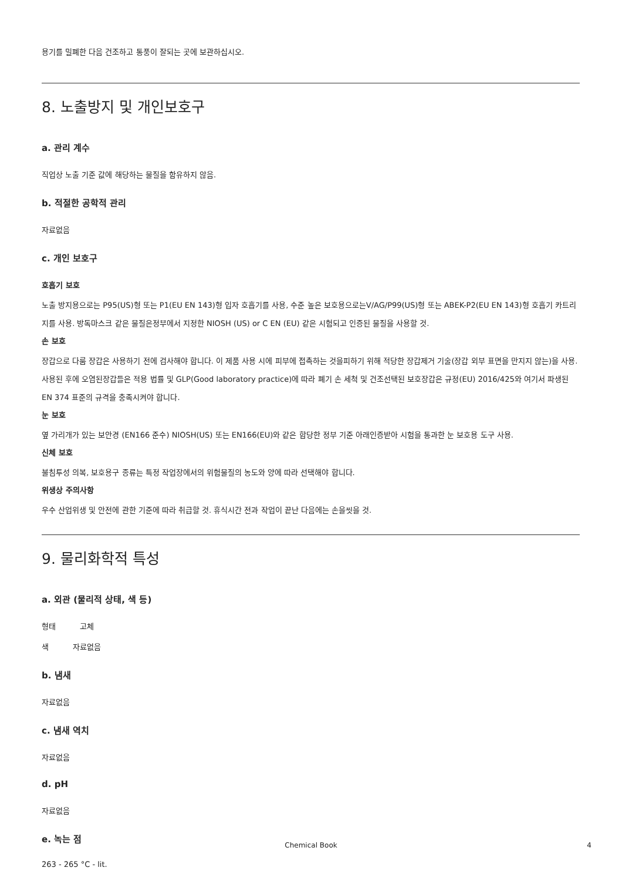용기를 밀폐한 다음 건조하고 통풍이 잘되는 곳에 보관하십시오.
8. 노출방지 및 개인보호구
a. 관리 계수
직업상 노출 기준 값에 해당하는 물질을 함유하지 않음.
b. 적절한 공학적 관리
자료없음
c. 개인 보호구
호흡기 보호
노출 방지용으로는 P95(US)형 또는 P1(EU EN 143)형 입자 호흡기를 사용, 수준 높은 보호용으로는V/AG/P99(US)형 또는 ABEK-P2(EU EN 143)형 호흡기 카트리지를 사용. 방독마스크 같은 물질은정부에서 지정한 NIOSH (US) or C EN (EU) 같은 시험되고 인증된 물질을 사용할 것.
손 보호
장갑으로 다룸 장갑은 사용하기 전에 검사해야 합니다. 이 제품 사용 시에 피부에 접촉하는 것을피하기 위해 적당한 장갑제거 기술(장갑 외부 표면을 만지지 않는)을 사용. 사용된 후에 오염된장갑들은 적용 법률 및 GLP(Good laboratory practice)에 따라 폐기 손 세척 및 건조선택된 보호장갑은 규정(EU) 2016/425와 여기서 파생된 EN 374 표준의 규격을 충족시켜야 합니다.
눈 보호
옆 가리개가 있는 보안경 (EN166 준수) NIOSH(US) 또는 EN166(EU)와 같은 합당한 정부 기준 아래인증받아 시험을 통과한 눈 보호용 도구 사용.
신체 보호
불침투성 의복, 보호용구 종류는 특정 작업장에서의 위험물질의 농도와 양에 따라 선택해야 합니다.
위생상 주의사항
우수 산업위생 및 안전에 관한 기준에 따라 취급할 것. 휴식시간 전과 작업이 끝난 다음에는 손을씻을 것.
9. 물리화학적 특성
a. 외관 (물리적 상태, 색 등)
형태 고체
색 자료없음
b. 냄새
자료없음
c. 냄새 역치
자료없음
d. pH
자료없음
e. 녹는 점
263 - 265 °C - lit.
Chemical Book 4